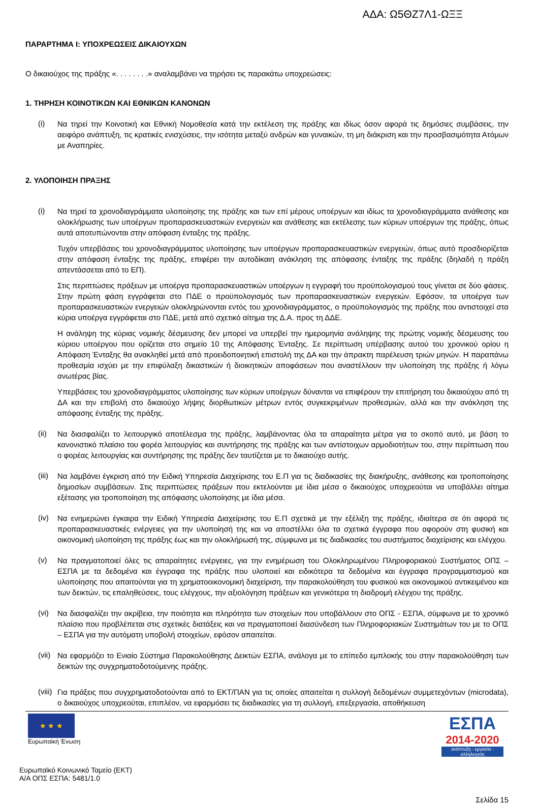ΑΔΑ: Ω5ΘΖ7Λ1-ΩΞΞ
ΠΑΡΑΡΤΗΜΑ Ι: ΥΠΟΧΡΕΩΣΕΙΣ ΔΙΚΑΙΟΥΧΩΝ
Ο δικαιούχος της πράξης «. . . . . . . .» αναλαμβάνει να τηρήσει τις παρακάτω υποχρεώσεις:
1. ΤΗΡΗΣΗ ΚΟΙΝΟΤΙΚΩΝ ΚΑΙ ΕΘΝΙΚΩΝ ΚΑΝΟΝΩΝ
(i)
Να τηρεί την Κοινοτική και Εθνική Νομοθεσία κατά την εκτέλεση της πράξης και ιδίως όσον αφορά τις δημόσιες συμβάσεις, την αειφόρο ανάπτυξη, τις κρατικές ενισχύσεις, την ισότητα μεταξύ ανδρών και γυναικών, τη μη διάκριση και την προσβασιμότητα Ατόμων με Αναπηρίες.
2. ΥΛΟΠΟΙΗΣΗ ΠΡΑΞΗΣ
(i)
Να τηρεί τα χρονοδιαγράμματα υλοποίησης της πράξης και των επί μέρους υποέργων και ιδίως τα χρονοδιαγράμματα ανάθεσης και ολοκλήρωσης των υποέργων προπαρασκευαστικών ενεργειών και ανάθεσης και εκτέλεσης των κύριων υποέργων της πράξης, όπως αυτά αποτυπώνονται στην απόφαση ένταξης της πράξης.
Τυχόν υπερβάσεις του χρονοδιαγράμματος υλοποίησης των υποέργων προπαρασκευαστικών ενεργειών, όπως αυτό προσδιορίζεται στην απόφαση ένταξης της πράξης, επιφέρει την αυτοδίκαιη ανάκληση της απόφασης ένταξης της πράξης (δηλαδή η πράξη απεντάσσεται από το ΕΠ).
Στις περιπτώσεις πράξεων με υποέργα προπαρασκευαστικών υποέργων η εγγραφή του προϋπολογισμού τους γίνεται σε δύο φάσεις. Στην πρώτη φάση εγγράφεται στο ΠΔΕ ο προϋπολογισμός των προπαρασκευαστικών ενεργειών. Εφόσον, τα υποέργα των προπαρασκευαστικών ενεργειών ολοκληρώνονται εντός του χρονοδιαγράμματος, ο προϋπολογισμός της πράξης που αντιστοιχεί στα κύρια υποέργα εγγράφεται στο ΠΔΕ, μετά από σχετικό αίτημα της Δ.Α. προς τη ΔΔΕ.
Η ανάληψη της κύριας νομικής δέσμευσης δεν μπορεί να υπερβεί την ημερομηνία ανάληψης της πρώτης νομικής δέσμευσης του κύριου υποέργου που ορίζεται στο σημείο 10 της Απόφασης Ένταξης. Σε περίπτωση υπέρβασης αυτού του χρονικού ορίου η Απόφαση Ένταξης θα ανακληθεί μετά από προειδοποιητική επιστολή της ΔΑ και την άπρακτη παρέλευση τριών μηνών. Η παραπάνω προθεσμία ισχύει με την επιφύλαξη δικαστικών ή διοικητικών αποφάσεων που αναστέλλουν την υλοποίηση της πράξης ή λόγω ανωτέρας βίας.
Υπερβάσεις του χρονοδιαγράμματος υλοποίησης των κύριων υποέργων δύνανται να επιφέρουν την επιτήρηση του δικαιούχου από τη ΔΑ και την επιβολή στο δικαιούχο λήψης διορθωτικών μέτρων εντός συγκεκριμένων προθεσμιών, αλλά και την ανάκληση της απόφασης ένταξης της πράξης.
(ii)
Να διασφαλίζει το λειτουργικό αποτέλεσμα της πράξης, λαμβάνοντας όλα τα απαραίτητα μέτρα για το σκοπό αυτό, με βάση το κανονιστικό πλαίσιο του φορέα λειτουργίας και συντήρησης της πράξης και των αντίστοιχων αρμοδιοτήτων του, στην περίπτωση που ο φορέας λειτουργίας και συντήρησης της πράξης δεν ταυτίζεται με το δικαιούχο αυτής.
(iii)
Να λαμβάνει έγκριση από την Ειδική Υπηρεσία Διαχείρισης του Ε.Π για τις διαδικασίες της διακήρυξης, ανάθεσης και τροποποίησης δημοσίων συμβάσεων. Στις περιπτώσεις πράξεων που εκτελούνται με ίδια μέσα ο δικαιούχος υποχρεούται να υποβάλλει αίτημα εξέτασης για τροποποίηση της απόφασης υλοποίησης με ίδια μέσα.
(iv)
Να ενημερώνει έγκαιρα την Ειδική Υπηρεσία Διαχείρισης του Ε.Π σχετικά με την εξέλιξη της πράξης, ιδιαίτερα σε ότι αφορά τις προπαρασκευαστικές ενέργειες για την υλοποίησή της και να αποστέλλει όλα τα σχετικά έγγραφα που αφορούν στη φυσική και οικονομική υλοποίηση της πράξης έως και την ολοκλήρωσή της, σύμφωνα με τις διαδικασίες του συστήματος διαχείρισης και ελέγχου.
(v)
Να πραγματοποιεί όλες τις απαραίτητες ενέργειες, για την ενημέρωση του Ολοκληρωμένου Πληροφοριακού Συστήματος ΟΠΣ – ΕΣΠΑ με τα δεδομένα και έγγραφα της πράξης που υλοποιεί και ειδικότερα τα δεδομένα και έγγραφα προγραμματισμού και υλοποίησης που απαιτούνται για τη χρηματοοικονομική διαχείριση, την παρακολούθηση του φυσικού και οικονομικού αντικειμένου και των δεικτών, τις επαληθεύσεις, τους ελέγχους, την αξιολόγηση πράξεων και γενικότερα τη διαδρομή ελέγχου της πράξης.
(vi)
Να διασφαλίζει την ακρίβεια, την ποιότητα και πληρότητα των στοιχείων που υποβάλλουν στο ΟΠΣ - ΕΣΠΑ, σύμφωνα με το χρονικό πλαίσιο που προβλέπεται στις σχετικές διατάξεις και να πραγματοποιεί διασύνδεση των Πληροφοριακών Συστημάτων του με το ΟΠΣ – ΕΣΠΑ για την αυτόματη υποβολή στοιχείων, εφόσον απαιτείται.
(vii)
Να εφαρμόζει το Ενιαίο Σύστημα Παρακολούθησης Δεικτών ΕΣΠΑ, ανάλογα με το επίπεδο εμπλοκής του στην παρακολούθηση των δεικτών της συγχρηματοδοτούμενης πράξης.
(viii)
Για πράξεις που συγχρηματοδοτούνται από το ΕΚΤ/ΠΑΝ για τις οποίες απαιτείται η συλλογή δεδομένων συμμετεχόντων (microdata), ο δικαιούχος υποχρεούται, επιπλέον, να εφαρμόσει τις διαδικασίες για τη συλλογή, επεξεργασία, αποθήκευση
★ ★ ★
Ευρωπαϊκή Ένωση
ΕΣΠΑ
2014-2020
ανάπτυξη - εργασία - αλληλεγγύη
Ευρωπαϊκό Κοινωνικό Ταμείο (ΕΚΤ)
Α/Α ΟΠΣ ΕΣΠΑ: 5481/1.0
Σελίδα 15